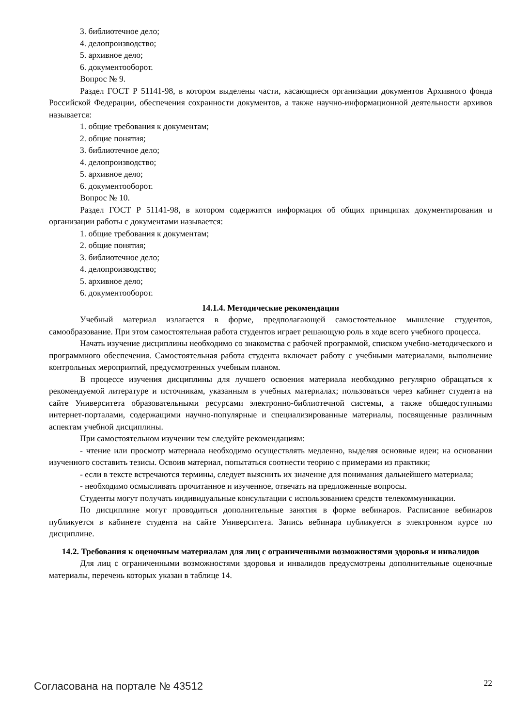3. библиотечное дело;
4. делопроизводство;
5. архивное дело;
6. документооборот.
Вопрос № 9.
Раздел ГОСТ Р 51141-98, в котором выделены части, касающиеся организации документов Архивного фонда Российской Федерации, обеспечения сохранности документов, а также научно-информационной деятельности архивов называется:
1. общие требования к документам;
2. общие понятия;
3. библиотечное дело;
4. делопроизводство;
5. архивное дело;
6. документооборот.
Вопрос № 10.
Раздел ГОСТ Р 51141-98, в котором содержится информация об общих принципах документирования и организации работы с документами называется:
1. общие требования к документам;
2. общие понятия;
3. библиотечное дело;
4. делопроизводство;
5. архивное дело;
6. документооборот.
14.1.4. Методические рекомендации
Учебный материал излагается в форме, предполагающей самостоятельное мышление студентов, самообразование. При этом самостоятельная работа студентов играет решающую роль в ходе всего учебного процесса.
Начать изучение дисциплины необходимо со знакомства с рабочей программой, списком учебно-методического и программного обеспечения. Самостоятельная работа студента включает работу с учебными материалами, выполнение контрольных мероприятий, предусмотренных учебным планом.
В процессе изучения дисциплины для лучшего освоения материала необходимо регулярно обращаться к рекомендуемой литературе и источникам, указанным в учебных материалах; пользоваться через кабинет студента на сайте Университета образовательными ресурсами электронно-библиотечной системы, а также общедоступными интернет-порталами, содержащими научно-популярные и специализированные материалы, посвященные различным аспектам учебной дисциплины.
При самостоятельном изучении тем следуйте рекомендациям:
- чтение или просмотр материала необходимо осуществлять медленно, выделяя основные идеи; на основании изученного составить тезисы. Освоив материал, попытаться соотнести теорию с примерами из практики;
- если в тексте встречаются термины, следует выяснить их значение для понимания дальнейшего материала;
- необходимо осмысливать прочитанное и изученное, отвечать на предложенные вопросы.
Студенты могут получать индивидуальные консультации с использованием средств телекоммуникации.
По дисциплине могут проводиться дополнительные занятия в форме вебинаров. Расписание вебинаров публикуется в кабинете студента на сайте Университета. Запись вебинара публикуется в электронном курсе по дисциплине.
14.2. Требования к оценочным материалам для лиц с ограниченными возможностями здоровья и инвалидов
Для лиц с ограниченными возможностями здоровья и инвалидов предусмотрены дополнительные оценочные материалы, перечень которых указан в таблице 14.
Согласована на портале № 43512 22